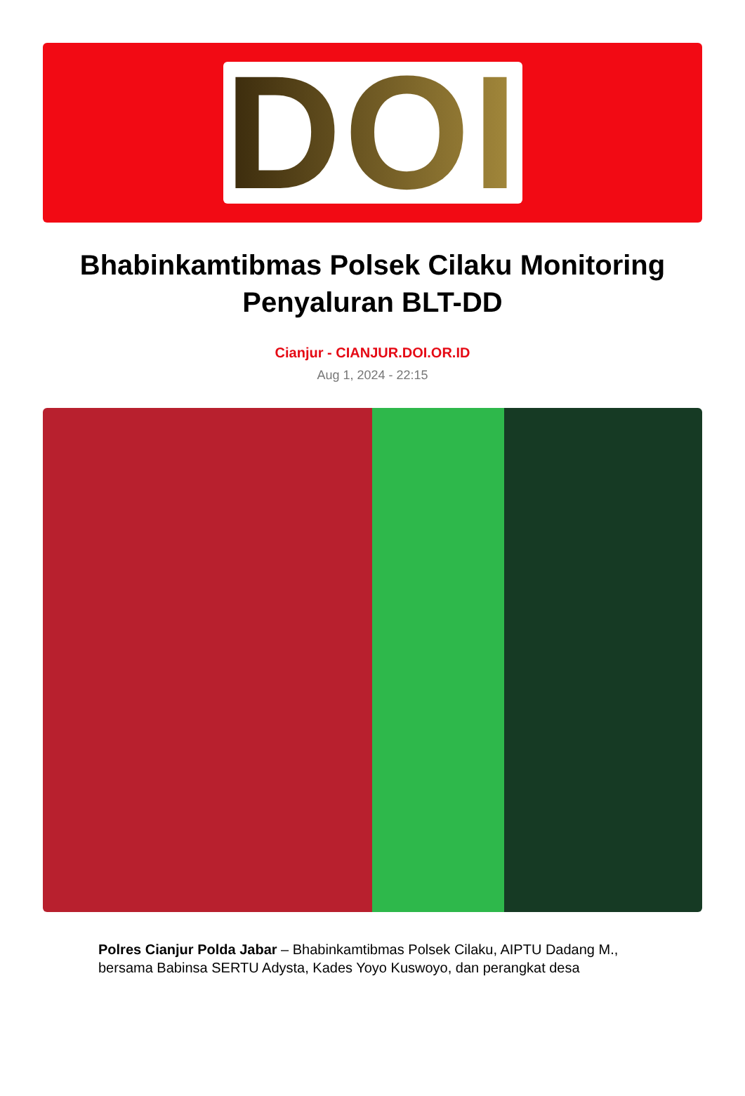DOI
Bhabinkamtibmas Polsek Cilaku Monitoring Penyaluran BLT-DD
Cianjur - CIANJUR.DOI.OR.ID
Aug 1, 2024 - 22:15
Polres Cianjur Polda Jabar – Bhabinkamtibmas Polsek Cilaku, AIPTU Dadang M., bersama Babinsa SERTU Adysta, Kades Yoyo Kuswoyo, dan perangkat desa